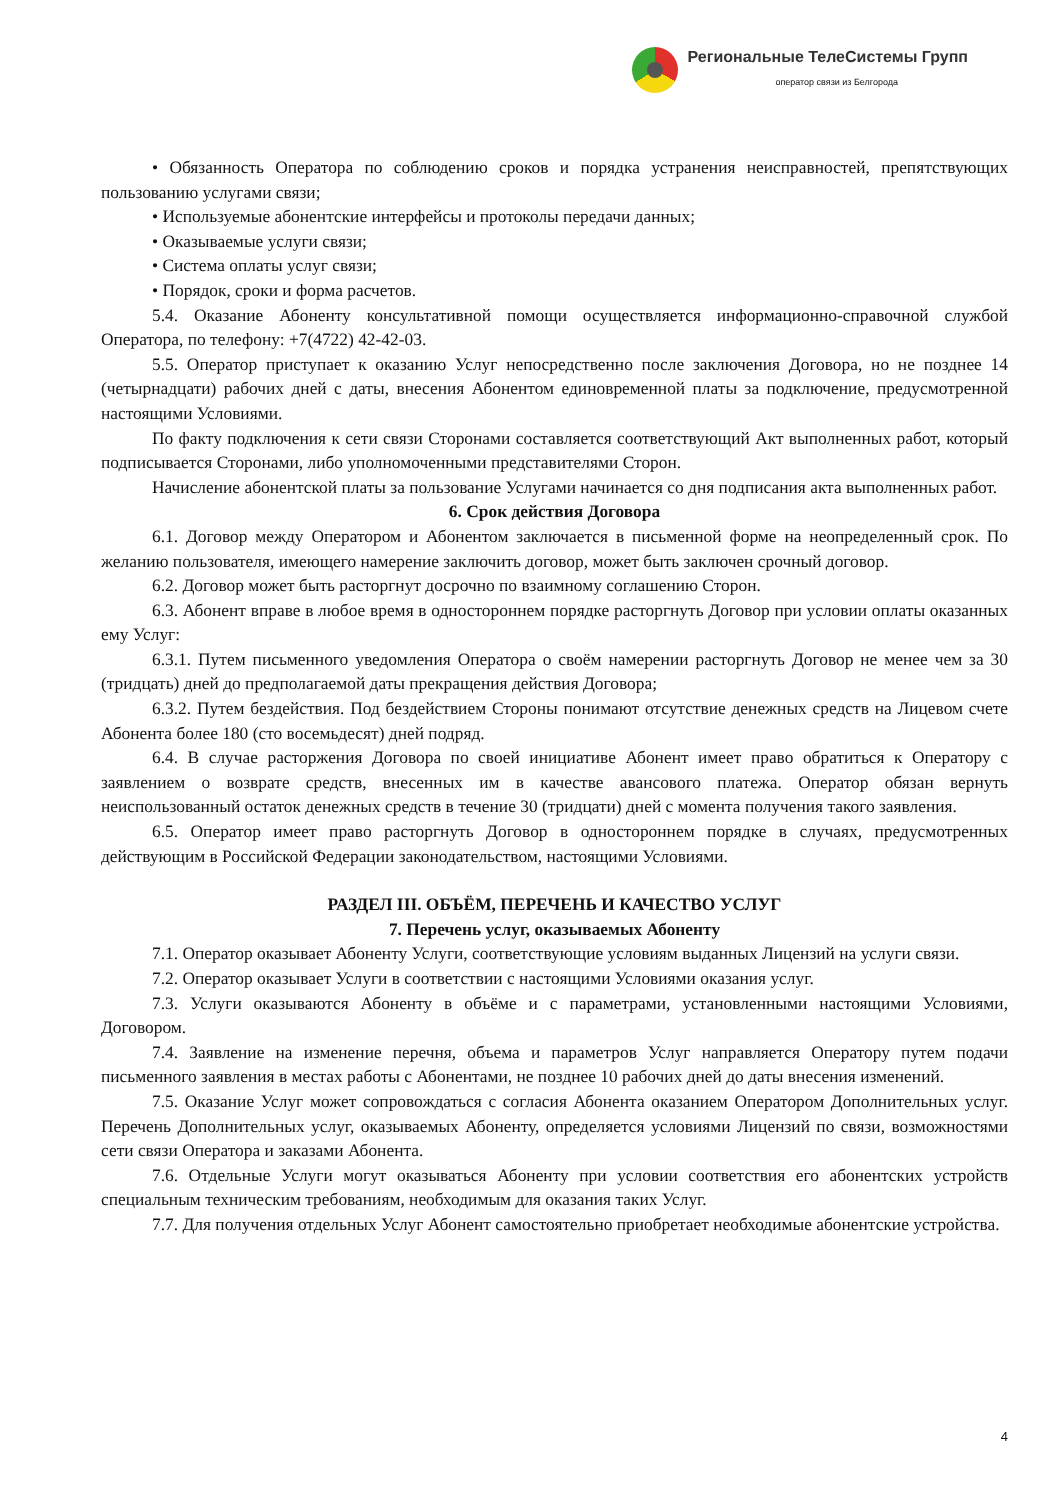Региональные ТелеСистемы Групп
оператор связи из Белгорода
• Обязанность Оператора по соблюдению сроков и порядка устранения неисправностей, препятствующих пользованию услугами связи;
• Используемые абонентские интерфейсы и протоколы передачи данных;
• Оказываемые услуги связи;
• Система оплаты услуг связи;
• Порядок, сроки и форма расчетов.
5.4. Оказание Абоненту консультативной помощи осуществляется информационно-справочной службой Оператора, по телефону: +7(4722) 42-42-03.
5.5. Оператор приступает к оказанию Услуг непосредственно после заключения Договора, но не позднее 14 (четырнадцати) рабочих дней с даты, внесения Абонентом единовременной платы за подключение, предусмотренной настоящими Условиями.
По факту подключения к сети связи Сторонами составляется соответствующий Акт выполненных работ, который подписывается Сторонами, либо уполномоченными представителями Сторон.
Начисление абонентской платы за пользование Услугами начинается со дня подписания акта выполненных работ.
6. Срок действия Договора
6.1. Договор между Оператором и Абонентом заключается в письменной форме на неопределенный срок. По желанию пользователя, имеющего намерение заключить договор, может быть заключен срочный договор.
6.2. Договор может быть расторгнут досрочно по взаимному соглашению Сторон.
6.3. Абонент вправе в любое время в одностороннем порядке расторгнуть Договор при условии оплаты оказанных ему Услуг:
6.3.1. Путем письменного уведомления Оператора о своём намерении расторгнуть Договор не менее чем за 30 (тридцать) дней до предполагаемой даты прекращения действия Договора;
6.3.2. Путем бездействия. Под бездействием Стороны понимают отсутствие денежных средств на Лицевом счете Абонента более 180 (сто восемьдесят) дней подряд.
6.4. В случае расторжения Договора по своей инициативе Абонент имеет право обратиться к Оператору с заявлением о возврате средств, внесенных им в качестве авансового платежа. Оператор обязан вернуть неиспользованный остаток денежных средств в течение 30 (тридцати) дней с момента получения такого заявления.
6.5. Оператор имеет право расторгнуть Договор в одностороннем порядке в случаях, предусмотренных действующим в Российской Федерации законодательством, настоящими Условиями.
РАЗДЕЛ III. ОБЪЁМ, ПЕРЕЧЕНЬ И КАЧЕСТВО УСЛУГ
7. Перечень услуг, оказываемых Абоненту
7.1. Оператор оказывает Абоненту Услуги, соответствующие условиям выданных Лицензий на услуги связи.
7.2. Оператор оказывает Услуги в соответствии с настоящими Условиями оказания услуг.
7.3. Услуги оказываются Абоненту в объёме и с параметрами, установленными настоящими Условиями, Договором.
7.4. Заявление на изменение перечня, объема и параметров Услуг направляется Оператору путем подачи письменного заявления в местах работы с Абонентами, не позднее 10 рабочих дней до даты внесения изменений.
7.5. Оказание Услуг может сопровождаться с согласия Абонента оказанием Оператором Дополнительных услуг. Перечень Дополнительных услуг, оказываемых Абоненту, определяется условиями Лицензий по связи, возможностями сети связи Оператора и заказами Абонента.
7.6. Отдельные Услуги могут оказываться Абоненту при условии соответствия его абонентских устройств специальным техническим требованиям, необходимым для оказания таких Услуг.
7.7. Для получения отдельных Услуг Абонент самостоятельно приобретает необходимые абонентские устройства.
4